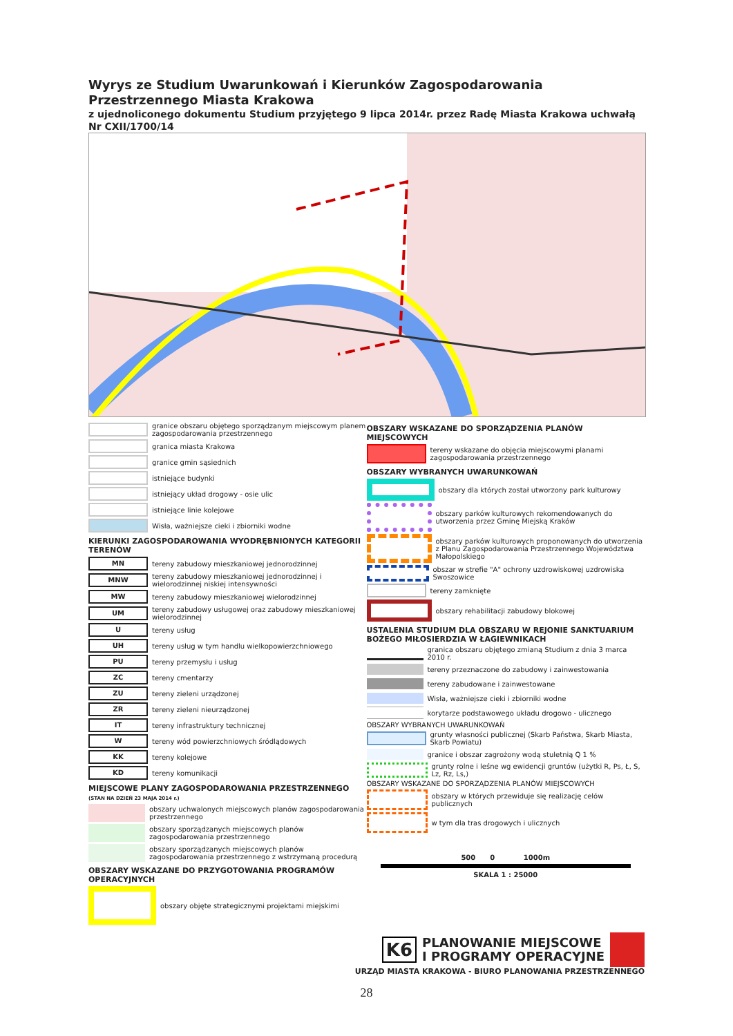Wyrys ze Studium Uwarunkowań i Kierunków Zagospodarowania Przestrzennego Miasta Krakowa
z ujednoliconego dokumentu Studium przyjętego 9 lipca 2014r. przez Radę Miasta Krakowa uchwałą Nr CXII/1700/14
granice obszaru objętego sporządzanym miejscowym planem zagospodarowania przestrzennego
granica miasta Krakowa
granice gmin sąsiednich
istniejące budynki
istniejący układ drogowy - osie ulic
istniejące linie kolejowe
Wisła, ważniejsze cieki i zbiorniki wodne
KIERUNKI ZAGOSPODAROWANIA WYODRĘBNIONYCH KATEGORII TERENÓW
MN
tereny zabudowy mieszkaniowej jednorodzinnej
MNW
tereny zabudowy mieszkaniowej jednorodzinnej i wielorodzinnej niskiej intensywności
MW
tereny zabudowy mieszkaniowej wielorodzinnej
UM
tereny zabudowy usługowej oraz zabudowy mieszkaniowej wielorodzinnej
U
tereny usług
UH
tereny usług w tym handlu wielkopowierzchniowego
PU
tereny przemysłu i usług
ZC
tereny cmentarzy
ZU
tereny zieleni urządzonej
ZR
tereny zieleni nieurządzonej
IT
tereny infrastruktury technicznej
W
tereny wód powierzchniowych śródlądowych
KK
tereny kolejowe
KD
tereny komunikacji
MIEJSCOWE PLANY ZAGOSPODAROWANIA PRZESTRZENNEGO
(STAN NA DZIEŃ 23 MAJA 2014 r.)
obszary uchwalonych miejscowych planów zagospodarowania przestrzennego
obszary sporządzanych miejscowych planów zagospodarowania przestrzennego
obszary sporządzanych miejscowych planów zagospodarowania przestrzennego z wstrzymaną procedurą
OBSZARY WSKAZANE DO PRZYGOTOWANIA PROGRAMÓW OPERACYJNYCH
obszary objęte strategicznymi projektami miejskimi
OBSZARY WSKAZANE DO SPORZĄDZENIA PLANÓW MIEJSCOWYCH
tereny wskazane do objęcia miejscowymi planami zagospodarowania przestrzennego
OBSZARY WYBRANYCH UWARUNKOWAŃ
obszary dla których został utworzony park kulturowy
obszary parków kulturowych rekomendowanych do utworzenia przez Gminę Miejską Kraków
obszary parków kulturowych proponowanych do utworzenia z Planu Zagospodarowania Przestrzennego Województwa Małopolskiego
obszar w strefie "A" ochrony uzdrowiskowej uzdrowiska Swoszowice
tereny zamknięte
obszary rehabilitacji zabudowy blokowej
USTALENIA STUDIUM DLA OBSZARU W REJONIE SANKTUARIUM BOŻEGO MIŁOSIERDZIA W ŁAGIEWNIKACH
granica obszaru objętego zmianą Studium z dnia 3 marca 2010 r.
tereny przeznaczone do zabudowy i zainwestowania
tereny zabudowane i zainwestowane
Wisła, ważniejsze cieki i zbiorniki wodne
korytarze podstawowego układu drogowo - ulicznego
OBSZARY WYBRANYCH UWARUNKOWAŃ
grunty własności publicznej (Skarb Państwa, Skarb Miasta, Skarb Powiatu)
granice i obszar zagrożony wodą stuletnią Q 1 %
grunty rolne i leśne wg ewidencji gruntów (użytki R, Ps, Ł, S, Lz, Rz, Ls,)
OBSZARY WSKAZANE DO SPORZĄDZENIA PLANÓW MIEJSCOWYCH
obszary w których przewiduje się realizację celów publicznych
w tym dla tras drogowych i ulicznych
500 0 1000m
SKALA 1 : 25000
K6 PLANOWANIE MIEJSCOWE
I PROGRAMY OPERACYJNE
URZĄD MIASTA KRAKOWA - BIURO PLANOWANIA PRZESTRZENNEGO
28